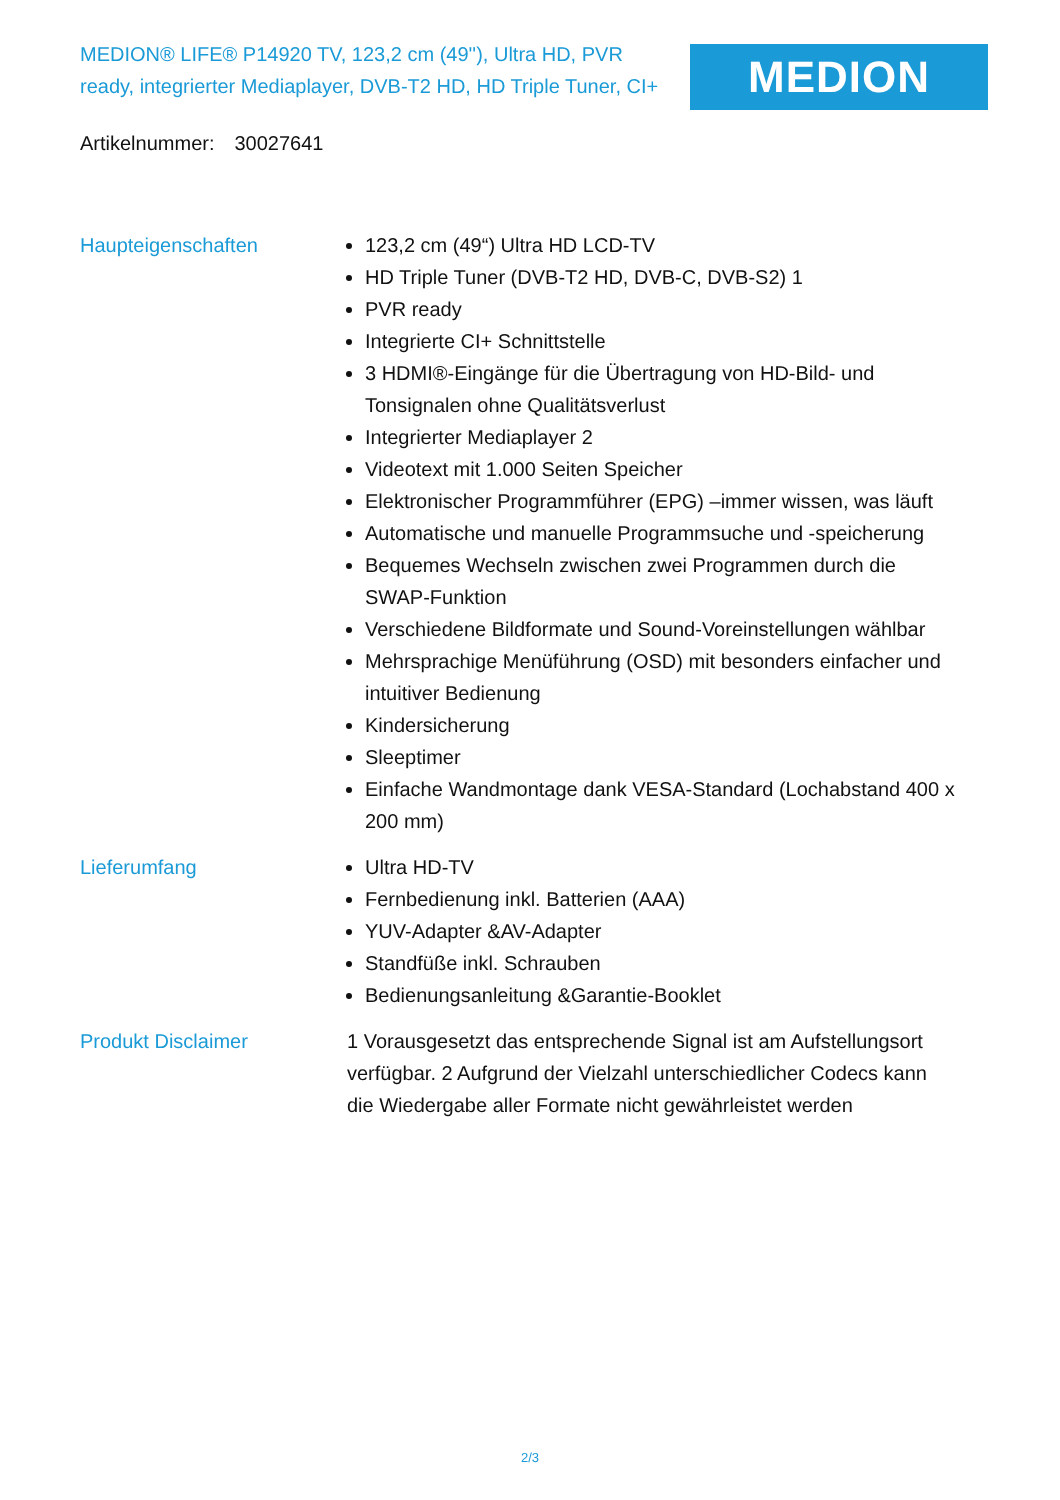MEDION® LIFE® P14920 TV, 123,2 cm (49''), Ultra HD, PVR ready, integrierter Mediaplayer, DVB-T2 HD, HD Triple Tuner, CI+
MEDION
Artikelnummer: 30027641
Haupteigenschaften 123,2 cm (49“) Ultra HD LCD-TV
HD Triple Tuner (DVB-T2 HD, DVB-C, DVB-S2) 1
PVR ready
Integrierte CI+ Schnittstelle
3 HDMI®-Eingänge für die Übertragung von HD-Bild- und Tonsignalen ohne Qualitätsverlust
Integrierter Mediaplayer 2
Videotext mit 1.000 Seiten Speicher
Elektronischer Programmführer (EPG) –immer wissen, was läuft
Automatische und manuelle Programmsuche und -speicherung
Bequemes Wechseln zwischen zwei Programmen durch die SWAP-Funktion
Verschiedene Bildformate und Sound-Voreinstellungen wählbar
Mehrsprachige Menüführung (OSD) mit besonders einfacher und intuitiver Bedienung
Kindersicherung
Sleeptimer
Einfache Wandmontage dank VESA-Standard (Lochabstand 400 x 200 mm)
Lieferumfang Ultra HD-TV
Fernbedienung inkl. Batterien (AAA)
YUV-Adapter &AV-Adapter
Standfüße inkl. Schrauben
Bedienungsanleitung &Garantie-Booklet
Produkt Disclaimer 1 Vorausgesetzt das entsprechende Signal ist am Aufstellungsort verfügbar. 2 Aufgrund der Vielzahl unterschiedlicher Codecs kann die Wiedergabe aller Formate nicht gewährleistet werden
2/3